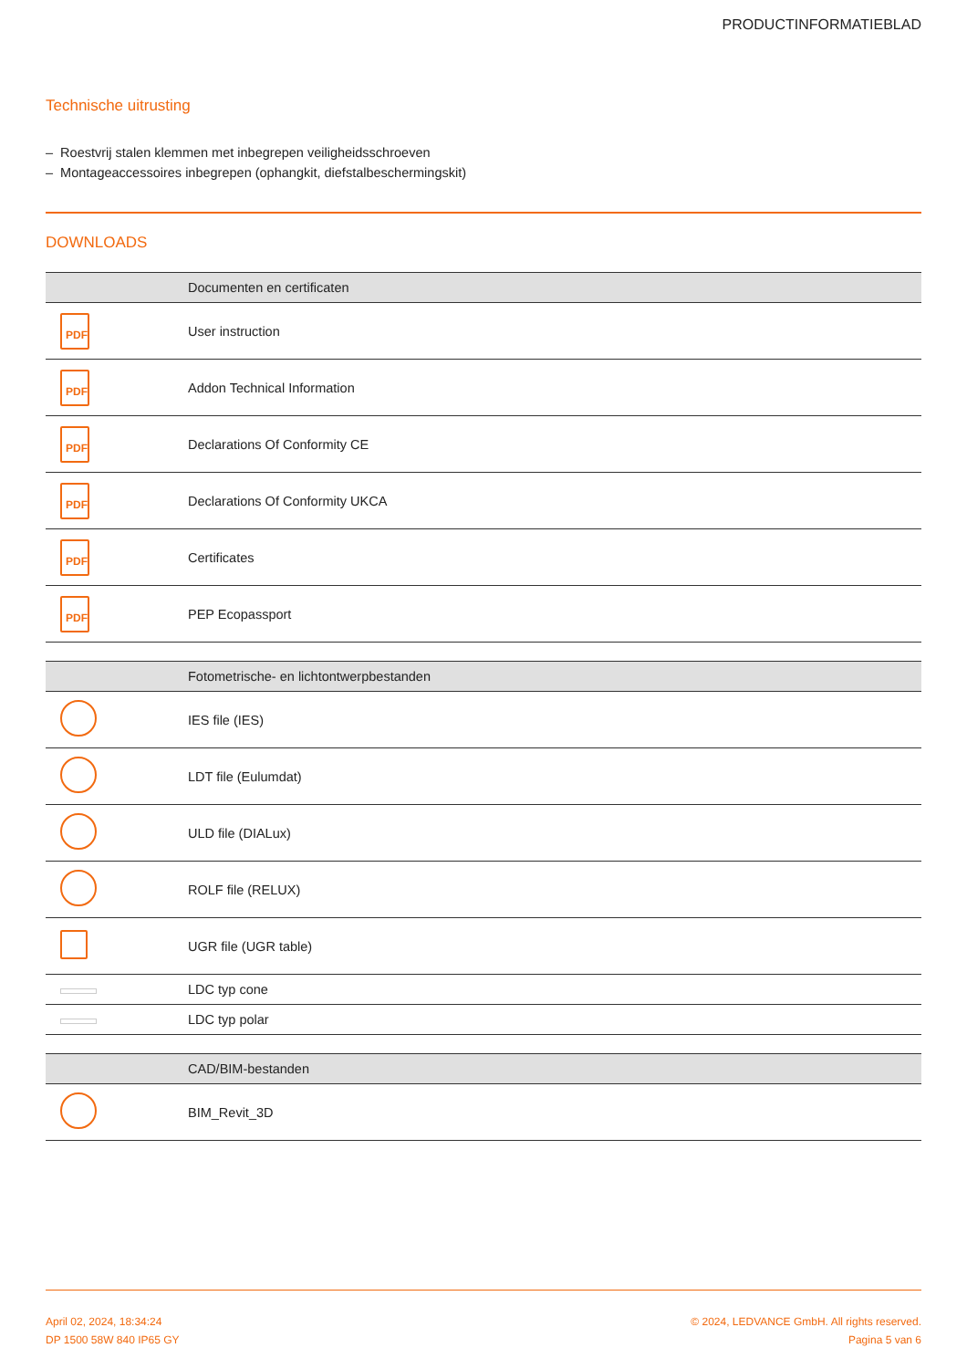PRODUCTINFORMATIEBLAD
Technische uitrusting
– Roestvrij stalen klemmen met inbegrepen veiligheidsschroeven
– Montageaccessoires inbegrepen (ophangkit, diefstalbeschermingskit)
DOWNLOADS
| | Documenten en certificaten |
| --- | --- |
| PDF | User instruction |
| PDF | Addon Technical Information |
| PDF | Declarations Of Conformity CE |
| PDF | Declarations Of Conformity UKCA |
| PDF | Certificates |
| PDF | PEP Ecopassport |
| | Fotometrische- en lichtontwerpbestanden |
| --- | --- |
| | IES file (IES) |
| | LDT file (Eulumdat) |
| | ULD file (DIALux) |
| | ROLF file (RELUX) |
| | UGR file (UGR table) |
| | LDC typ cone |
| | LDC typ polar |
| | CAD/BIM-bestanden |
| --- | --- |
| | BIM_Revit_3D |
April 02, 2024, 18:34:24
DP 1500 58W 840 IP65 GY
© 2024, LEDVANCE GmbH. All rights reserved.
Pagina 5 van 6